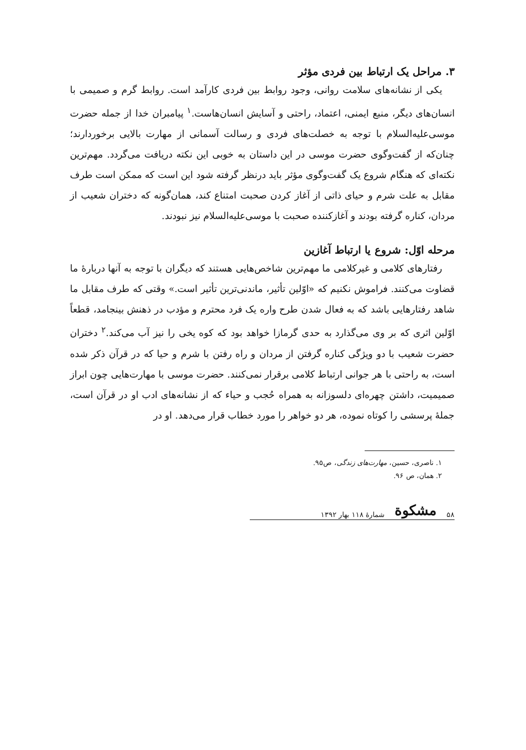۳. مراحل یک ارتباط بین فردی مؤثر
یکی از نشانه‌های سلامت روانی، وجود روابط بین فردی کارآمد است. روابط گرم و صمیمی با انسان‌های دیگر، منبع ایمنی، اعتماد، راحتی و آسایش انسان‌هاست.<sup>۱</sup> پیامبران خدا از جمله حضرت موسی‌علیه‌السلام با توجه به خصلت‌های فردی و رسالت آسمانی از مهارت بالایی برخوردارند؛ چنان‌که از گفت‌وگوی حضرت موسی در این داستان به خوبی این نکته دریافت می‌گردد. مهم‌ترین نکته‌ای که هنگام شروع یک گفت‌وگوی مؤثر باید درنظر گرفته شود این است که ممکن است طرف مقابل به علت شرم و حیای ذاتی از آغاز کردن صحبت امتناع کند، همان‌گونه که دختران شعیب از مردان، کناره گرفته بودند و آغازکننده صحبت با موسی‌علیه‌السلام نیز نبودند.
مرحله اوّل: شروع یا ارتباط آغازین
رفتارهای کلامی و غیرکلامی ما مهم‌ترین شاخص‌هایی هستند که دیگران با توجه به آنها دربارهٔ ما قضاوت می‌کنند. فراموش نکنیم که «اوّلین تأثیر، ماندنی‌ترین تأثیر است.» وقتی که طرف مقابل ما شاهد رفتارهایی باشد که به فعال شدن طرح واره یک فرد محترم و مؤدب در ذهنش بینجامد، قطعاً اوّلین اثری که بر وی می‌گذارد به حدی گرمازا خواهد بود که کوه یخی را نیز آب می‌کند.<sup>۲</sup> دختران حضرت شعیب با دو ویژگی کناره گرفتن از مردان و راه رفتن با شرم و حیا که در قرآن ذکر شده است، به راحتی با هر جوانی ارتباط کلامی برقرار نمی‌کنند. حضرت موسی با مهارت‌هایی چون ابراز صمیمیت، داشتن چهره‌ای دلسوزانه به همراه حُجب و حیاء که از نشانه‌های ادب او در قرآن است، جملهٔ پرسشی را کوتاه نموده، هر دو خواهر را مورد خطاب قرار می‌دهد. او در
۱. ناصری، حسین، مهارت‌های زندگی، ص۹۵.
۲. همان، ص ۹۶.
۵۸ مشکوة شمارهٔ ۱۱۸ بهار ۱۳۹۲